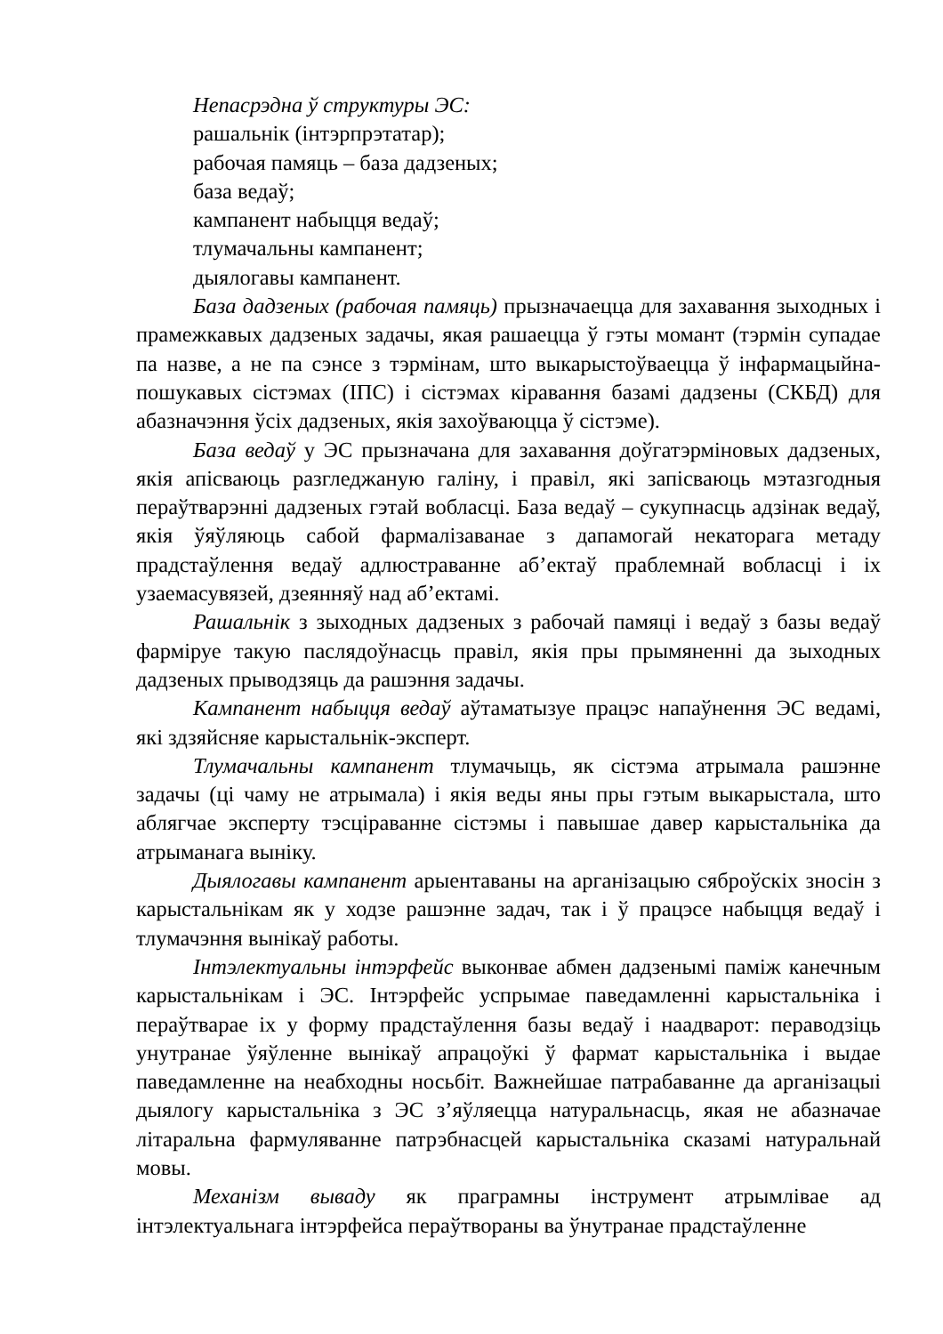Непасрэдна ў структуры ЭС:
рашальнік (інтэрпрэтатар);
рабочая памяць – база дадзеных;
база ведаў;
кампанент набыцця ведаў;
тлумачальны кампанент;
дыялогавы кампанент.
База дадзеных (рабочая памяць) прызначаецца для захавання зыходных і прамежкавых дадзеных задачы, якая рашаецца ў гэты момант (тэрмін супадае па назве, а не па сэнсе з тэрмінам, што выкарыстоўваецца ў інфармацыйна-пошукавых сістэмах (ІПС) і сістэмах кіравання базамі дадзены (СКБД) для абазначэння ўсіх дадзеных, якія захоўваюцца ў сістэме).
База ведаў у ЭС прызначана для захавання доўгатэрміновых дадзеных, якія апісваюць разгледжаную галіну, і правіл, які запісваюць мэтазгодныя пераўтварэнні дадзеных гэтай вобласці. База ведаў – сукупнасць адзінак ведаў, якія ўяўляюць сабой фармалізаванае з дапамогай некаторага метаду прадстаўлення ведаў адлюстраванне аб’ектаў праблемнай вобласці і іх узаемасувязей, дзеянняў над аб’ектамі.
Рашальнік з зыходных дадзеных з рабочай памяці і ведаў з базы ведаў фарміруе такую паслядоўнасць правіл, якія пры прымяненні да зыходных дадзеных прыводзяць да рашэння задачы.
Кампанент набыцця ведаў аўтаматызуе працэс напаўнення ЭС ведамі, які здзяйсняе карыстальнік-эксперт.
Тлумачальны кампанент тлумачыць, як сістэма атрымала рашэнне задачы (ці чаму не атрымала) і якія веды яны пры гэтым выкарыстала, што аблягчае эксперту тэсціраванне сістэмы і павышае давер карыстальніка да атрыманага выніку.
Дыялогавы кампанент арыентаваны на арганізацыю сяброўскіх зносін з карыстальнікам як у ходзе рашэнне задач, так і ў працэсе набыцця ведаў і тлумачэння вынікаў работы.
Інтэлектуальны інтэрфейс выконвае абмен дадзенымі паміж канечным карыстальнікам і ЭС. Інтэрфейс успрымае паведамленні карыстальніка і пераўтварае іх у форму прадстаўлення базы ведаў і наадварот: пераводзіць унутранае ўяўленне вынікаў апрацоўкі ў фармат карыстальніка і выдае паведамленне на неабходны носьбіт. Важнейшае патрабаванне да арганізацыі дыялогу карыстальніка з ЭС з’яўляецца натуральнасць, якая не абазначае літаральна фармуляванне патрэбнасцей карыстальніка сказамі натуральнай мовы.
Механізм вываду як праграмны інструмент атрымлівае ад інтэлектуальнага інтэрфейса пераўтвораны ва ўнутранае прадстаўленне